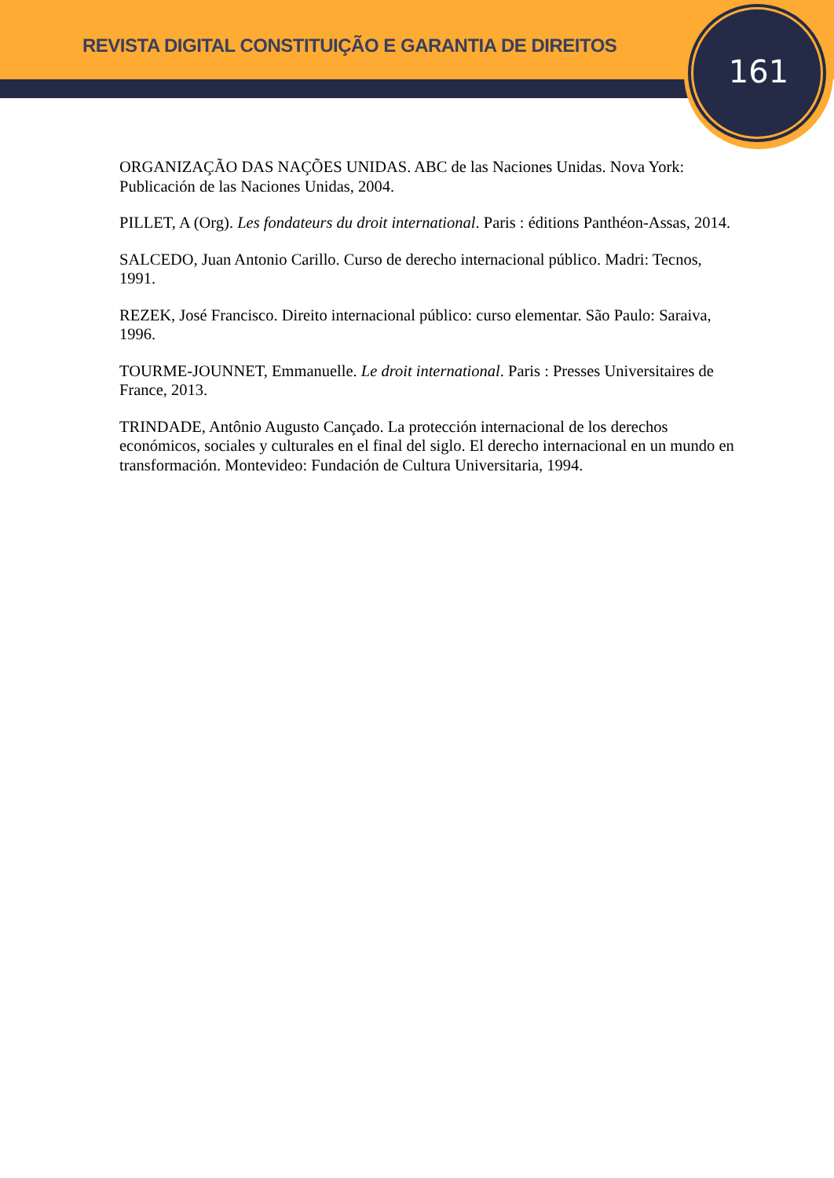REVISTA DIGITAL CONSTITUIÇÃO E GARANTIA DE DIREITOS
161
ORGANIZAÇÃO DAS NAÇÕES UNIDAS. ABC de las Naciones Unidas. Nova York: Publicación de las Naciones Unidas, 2004.
PILLET, A (Org). Les fondateurs du droit international. Paris : éditions Panthéon-Assas, 2014.
SALCEDO, Juan Antonio Carillo. Curso de derecho internacional público. Madri: Tecnos, 1991.
REZEK, José Francisco. Direito internacional público: curso elementar. São Paulo: Saraiva, 1996.
TOURME-JOUNNET, Emmanuelle. Le droit international. Paris : Presses Universitaires de France, 2013.
TRINDADE, Antônio Augusto Cançado. La protección internacional de los derechos económicos, sociales y culturales en el final del siglo. El derecho internacional en un mundo en transformación. Montevideo: Fundación de Cultura Universitaria, 1994.